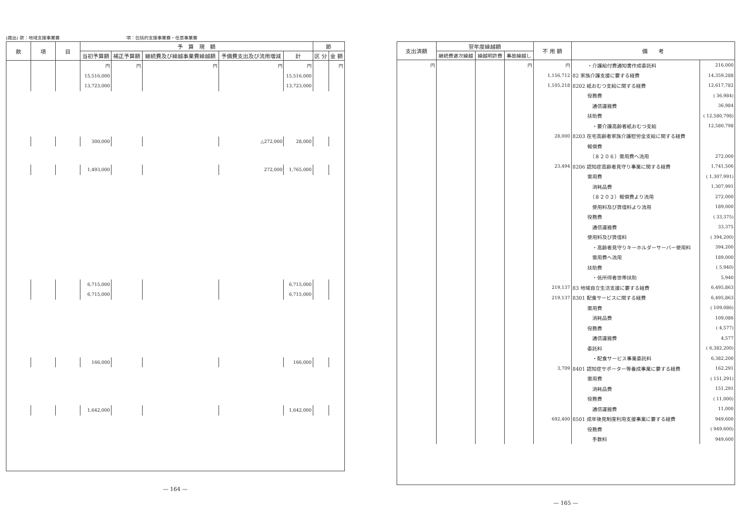(歳出) 款：地域支援事業費　　　　　　　　　　　　　　　項：包括的支援事業費・任意事業費
| 款 | 項 | 目 | 予 算 現 額 | | | | | 節 | |
| --- | --- | --- | --- | --- | --- | --- | --- | --- | --- |
| | | | 当初予算額 | 補正予算額 | 継続費及び繰越事業費繰越額 | 予備費支出及び流用増減 | 計 | | |
| | | | | | | | | 区 分 | 金 額 |
| | | | 円 | 円 | 円 | 円 | 円 | | 円 |
| | | | 15,516,000 | | | | 15,516,000 | | |
| | | | 13,723,000 | | | | 13,723,000 | | |
| | | | 300,000 | | | △272,000 | 28,000 | | |
| | | | 1,493,000 | | | 272,000 | 1,765,000 | | |
| | | | 6,715,000 | | | | 6,715,000 | | |
| | | | 6,715,000 | | | | 6,715,000 | | |
| | | | 166,000 | | | | 166,000 | | |
| | | | 1,642,000 | | | | 1,642,000 | | |
— 164 —
| 支出済額 | 翌年度繰越額 | | | 不 用 額 | 備 考 | |
| --- | --- | --- | --- | --- | --- | --- |
| | 継続費逓次繰越 | 繰越明許費 | 事故繰越し | | | |
| 円 | | | 円 | 円 | ・介護給付費通知書作成委託料 | 216,000 |
| | | | | 1,156,712 | 82 家族介護支援に要する経費 | 14,359,288 |
| | | | | 1,105,218 | 8202 紙おむつ支給に関する経費 | 12,617,782 |
| | | | | | 役務費 | ( 36,984) |
| | | | | | 通信運搬費 | 36,984 |
| | | | | | 扶助費 | ( 12,580,798) |
| | | | | | ・要介護高齢者紙おむつ支給 | 12,580,798 |
| | | | | 28,000 | 8203 在宅高齢者家族介護慰労金支給に関する経費 | |
| | | | | | 報償費 | |
| | | | | | （８２０６）需用費へ流用 | 272,000 |
| | | | | 23,494 | 8206 認知症高齢者見守り事業に関する経費 | 1,741,506 |
| | | | | | 需用費 | ( 1,307,991) |
| | | | | | 消耗品費 | 1,307,991 |
| | | | | | （８２０３）報償費より流用 | 272,000 |
| | | | | | 使用料及び賃借料より流用 | 189,000 |
| | | | | | 役務費 | ( 33,375) |
| | | | | | 通信運搬費 | 33,375 |
| | | | | | 使用料及び賃借料 | ( 394,200) |
| | | | | | ・高齢者見守りキーホルダーサーバー使用料 | 394,200 |
| | | | | | 需用費へ流用 | 189,000 |
| | | | | | 扶助費 | ( 5,940) |
| | | | | | ・低所得者世帯扶助 | 5,940 |
| | | | | 219,137 | 83 地域自立生活支援に要する経費 | 6,495,863 |
| | | | | 219,137 | 8301 配食サービスに関する経費 | 6,495,863 |
| | | | | | 需用費 | ( 109,086) |
| | | | | | 消耗品費 | 109,086 |
| | | | | | 役務費 | ( 4,577) |
| | | | | | 通信運搬費 | 4,577 |
| | | | | | 委託料 | ( 6,382,200) |
| | | | | | ・配食サービス事業委託料 | 6,382,200 |
| | | | | 3,709 | 8401 認知症サポーター等養成事業に要する経費 | 162,291 |
| | | | | | 需用費 | ( 151,291) |
| | | | | | 消耗品費 | 151,291 |
| | | | | | 役務費 | ( 11,000) |
| | | | | | 通信運搬費 | 11,000 |
| | | | | 692,400 | 8501 成年後見制度利用支援事業に要する経費 | 949,600 |
| | | | | | 役務費 | ( 949,600) |
| | | | | | 手数料 | 949,600 |
— 165 —